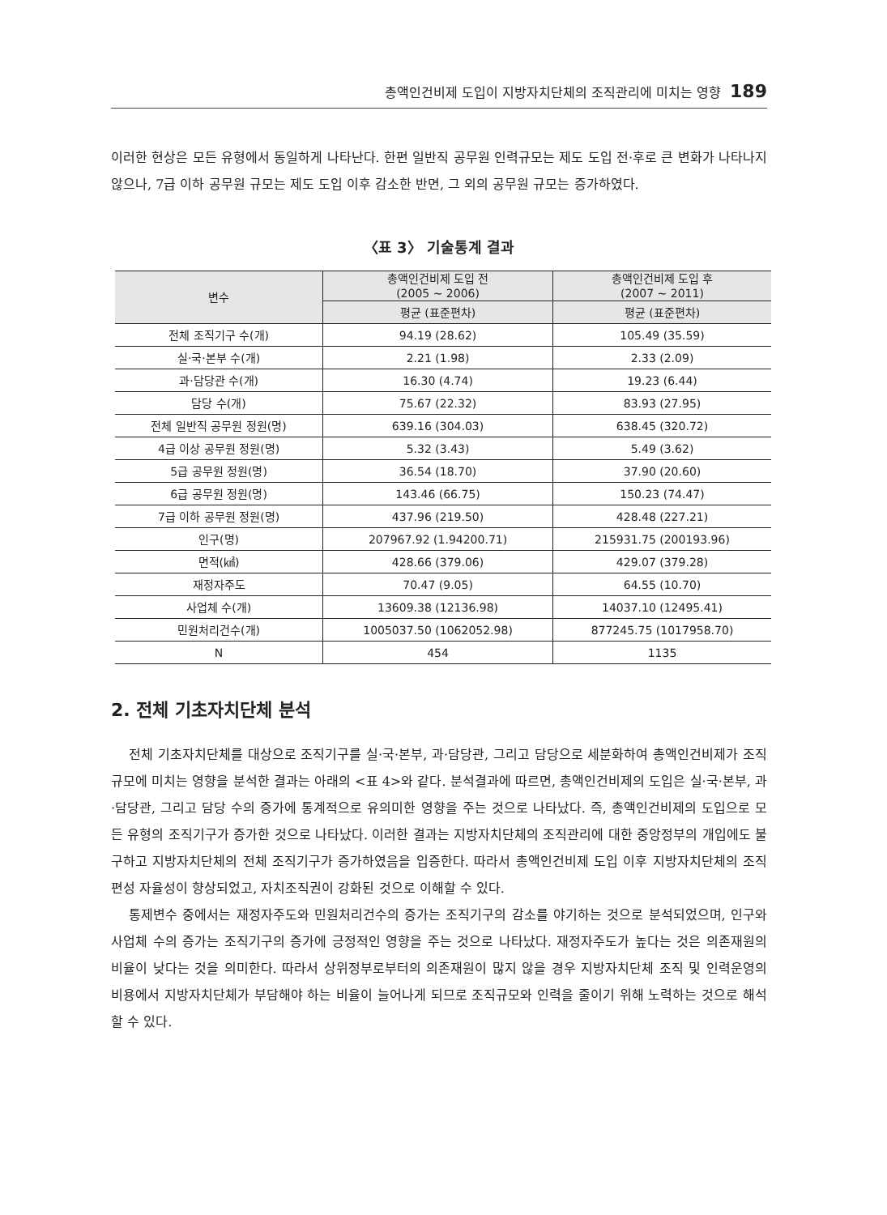총액인건비제 도입이 지방자치단체의 조직관리에 미치는 영향 189
이러한 현상은 모든 유형에서 동일하게 나타난다. 한편 일반직 공무원 인력규모는 제도 도입 전·후로 큰 변화가 나타나지 않으나, 7급 이하 공무원 규모는 제도 도입 이후 감소한 반면, 그 외의 공무원 규모는 증가하였다.
〈표 3〉 기술통계 결과
| 변수 | 총액인건비제 도입 전 (2005 ~ 2006) | 총액인건비제 도입 후 (2007 ~ 2011) |
| --- | --- | --- |
| | 평균 (표준편차) | 평균 (표준편차) |
| 전체 조직기구 수(개) | 94.19 (28.62) | 105.49 (35.59) |
| 실·국·본부 수(개) | 2.21 (1.98) | 2.33 (2.09) |
| 과·담당관 수(개) | 16.30 (4.74) | 19.23 (6.44) |
| 담당 수(개) | 75.67 (22.32) | 83.93 (27.95) |
| 전체 일반직 공무원 정원(명) | 639.16 (304.03) | 638.45 (320.72) |
| 4급 이상 공무원 정원(명) | 5.32 (3.43) | 5.49 (3.62) |
| 5급 공무원 정원(명) | 36.54 (18.70) | 37.90 (20.60) |
| 6급 공무원 정원(명) | 143.46 (66.75) | 150.23 (74.47) |
| 7급 이하 공무원 정원(명) | 437.96 (219.50) | 428.48 (227.21) |
| 인구(명) | 207967.92 (1.94200.71) | 215931.75 (200193.96) |
| 면적(㎢) | 428.66 (379.06) | 429.07 (379.28) |
| 재정자주도 | 70.47 (9.05) | 64.55 (10.70) |
| 사업체 수(개) | 13609.38 (12136.98) | 14037.10 (12495.41) |
| 민원처리건수(개) | 1005037.50 (1062052.98) | 877245.75 (1017958.70) |
| N | 454 | 1135 |
2. 전체 기초자치단체 분석
전체 기초자치단체를 대상으로 조직기구를 실·국·본부, 과·담당관, 그리고 담당으로 세분화하여 총액인건비제가 조직규모에 미치는 영향을 분석한 결과는 아래의 <표 4>와 같다. 분석결과에 따르면, 총액인건비제의 도입은 실·국·본부, 과·담당관, 그리고 담당 수의 증가에 통계적으로 유의미한 영향을 주는 것으로 나타났다. 즉, 총액인건비제의 도입으로 모든 유형의 조직기구가 증가한 것으로 나타났다. 이러한 결과는 지방자치단체의 조직관리에 대한 중앙정부의 개입에도 불구하고 지방자치단체의 전체 조직기구가 증가하였음을 입증한다. 따라서 총액인건비제 도입 이후 지방자치단체의 조직편성 자율성이 향상되었고, 자치조직권이 강화된 것으로 이해할 수 있다.
통제변수 중에서는 재정자주도와 민원처리건수의 증가는 조직기구의 감소를 야기하는 것으로 분석되었으며, 인구와 사업체 수의 증가는 조직기구의 증가에 긍정적인 영향을 주는 것으로 나타났다. 재정자주도가 높다는 것은 의존재원의 비율이 낮다는 것을 의미한다. 따라서 상위정부로부터의 의존재원이 많지 않을 경우 지방자치단체 조직 및 인력운영의 비용에서 지방자치단체가 부담해야 하는 비율이 늘어나게 되므로 조직규모와 인력을 줄이기 위해 노력하는 것으로 해석할 수 있다.